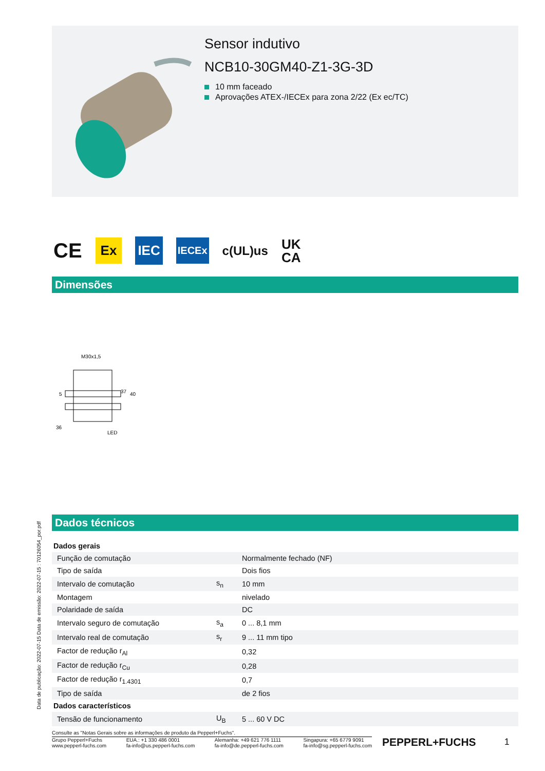Sensor indutivo
NCB10-30GM40-Z1-3G-3D
10 mm faceado
Aprovações ATEX-/IECEx para zona 2/22 (Ex ec/TC)
CE Ex IEC IECEx c(UL)us UK
CA
Dimensões
M30x1,5
36
LED
37
40
5
Dados técnicos
Data de publicação: 2022-07-15 Data de emissão: 2022-07-15 : 70126054_por.pdf
| Dados gerais | | |
| Função de comutação | | Normalmente fechado (NF) |
| Tipo de saída | | Dois fios |
| Intervalo de comutação | s<sub>n</sub> | 10 mm |
| Montagem | | nivelado |
| Polaridade de saída | | DC |
| Intervalo seguro de comutação | s<sub>a</sub> | 0 ... 8,1 mm |
| Intervalo real de comutação | s<sub>r</sub> | 9 ... 11 mm tipo |
| Factor de redução r<sub>Al</sub> | | 0,32 |
| Factor de redução r<sub>Cu</sub> | | 0,28 |
| Factor de redução r<sub>1.4301</sub> | | 0,7 |
| Tipo de saída | | de 2 fios |
| Dados característicos | | |
| Tensão de funcionamento | U<sub>B</sub> | 5 ... 60 V DC |
Consulte as "Notas Gerais sobre as informações de produto da Pepperl+Fuchs".
Grupo Pepperl+Fuchs
www.pepperl-fuchs.com
EUA.: +1 330 486 0001
fa-info@us.pepperl-fuchs.com
Alemanha: +49 621 776 1111
fa-info@de.pepperl-fuchs.com
Singapura: +65 6779 9091
fa-info@sg.pepperl-fuchs.com
PEPPERL+FUCHS
1